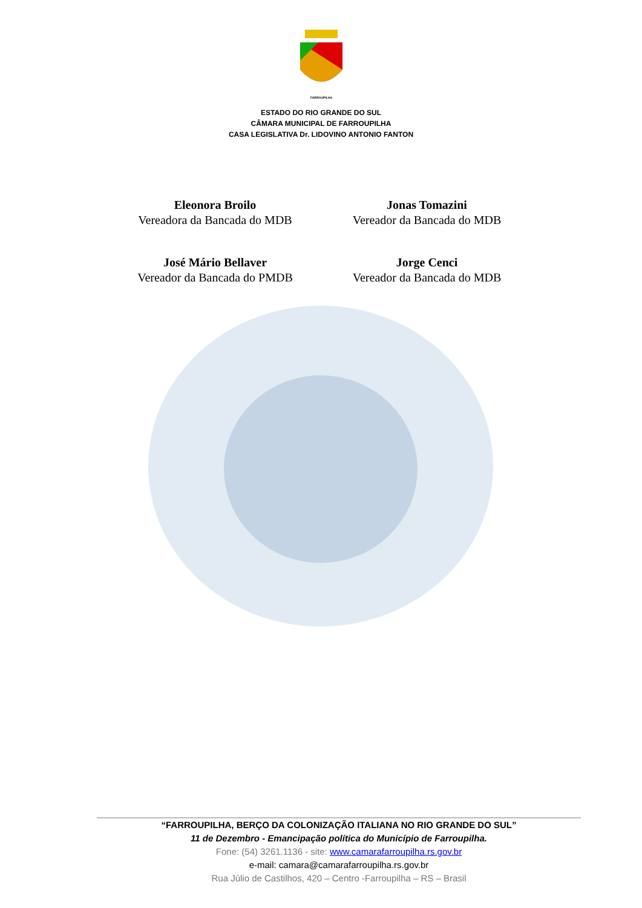FARROUPILHA
ESTADO DO RIO GRANDE DO SUL
CÂMARA MUNICIPAL DE FARROUPILHA
CASA LEGISLATIVA Dr. LIDOVINO ANTONIO FANTON
Eleonora Broilo
Vereadora da Bancada do MDB
Jonas Tomazini
Vereador da Bancada do MDB
José Mário Bellaver
Vereador da Bancada do PMDB
Jorge Cenci
Vereador da Bancada do MDB
“FARROUPILHA, BERÇO DA COLONIZAÇÃO ITALIANA NO RIO GRANDE DO SUL”
11 de Dezembro - Emancipação política do Município de Farroupilha.
Fone: (54) 3261.1136 - site: www.camarafarroupilha.rs.gov.br
e-mail: camara@camarafarroupilha.rs.gov.br
Rua Júlio de Castilhos, 420 – Centro -Farroupilha – RS – Brasil